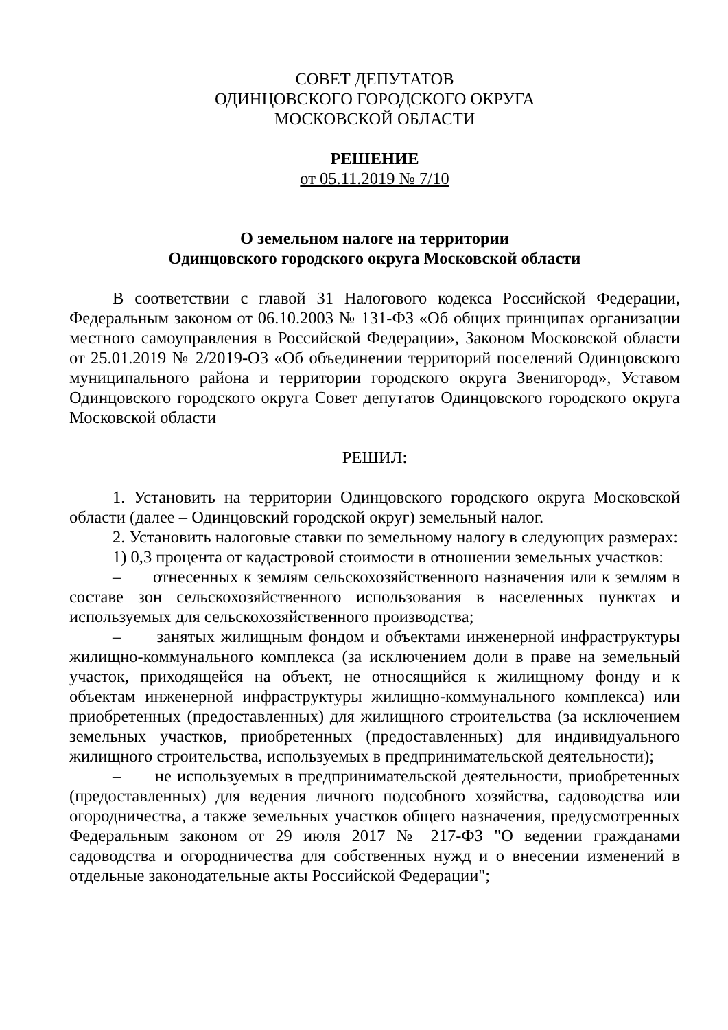СОВЕТ ДЕПУТАТОВ
ОДИНЦОВСКОГО ГОРОДСКОГО ОКРУГА
МОСКОВСКОЙ ОБЛАСТИ
РЕШЕНИЕ
от 05.11.2019 № 7/10
О земельном налоге на территории
Одинцовского городского округа Московской области
В соответствии с главой 31 Налогового кодекса Российской Федерации, Федеральным законом от 06.10.2003 № 131-ФЗ «Об общих принципах организации местного самоуправления в Российской Федерации», Законом Московской области от 25.01.2019 № 2/2019-ОЗ «Об объединении территорий поселений Одинцовского муниципального района и территории городского округа Звенигород», Уставом Одинцовского городского округа Совет депутатов Одинцовского городского округа Московской области
РЕШИЛ:
1. Установить на территории Одинцовского городского округа Московской области (далее – Одинцовский городской округ) земельный налог.
2. Установить налоговые ставки по земельному налогу в следующих размерах:
1) 0,3 процента от кадастровой стоимости в отношении земельных участков:
– отнесенных к землям сельскохозяйственного назначения или к землям в составе зон сельскохозяйственного использования в населенных пунктах и используемых для сельскохозяйственного производства;
– занятых жилищным фондом и объектами инженерной инфраструктуры жилищно-коммунального комплекса (за исключением доли в праве на земельный участок, приходящейся на объект, не относящийся к жилищному фонду и к объектам инженерной инфраструктуры жилищно-коммунального комплекса) или приобретенных (предоставленных) для жилищного строительства (за исключением земельных участков, приобретенных (предоставленных) для индивидуального жилищного строительства, используемых в предпринимательской деятельности);
– не используемых в предпринимательской деятельности, приобретенных (предоставленных) для ведения личного подсобного хозяйства, садоводства или огородничества, а также земельных участков общего назначения, предусмотренных Федеральным законом от 29 июля 2017 № 217-ФЗ "О ведении гражданами садоводства и огородничества для собственных нужд и о внесении изменений в отдельные законодательные акты Российской Федерации";